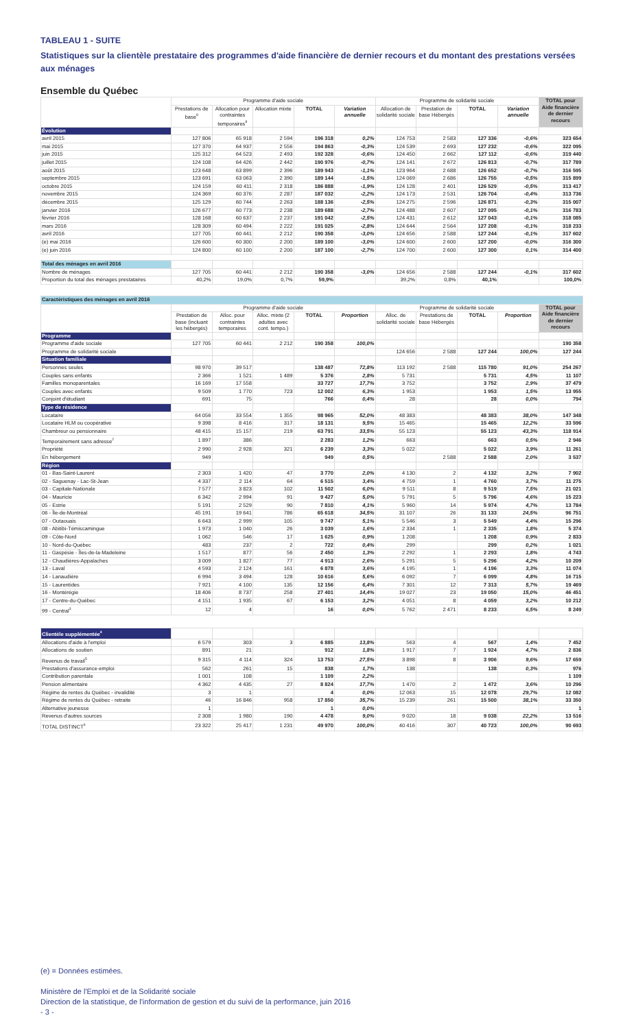TABLEAU 1 - SUITE
Statistiques sur la clientèle prestataire des programmes d'aide financière de dernier recours et du montant des prestations versées aux ménages
Ensemble du Québec
| | Programme d'aide sociale | | | | | Programme de solidarité sociale | | | | TOTAL pour Aide financière de dernier recours |
| --- | --- | --- | --- | --- | --- | --- | --- | --- | --- | --- |
| | Prestations de base<sup>8</sup> | Allocation pour contraintes temporaires<sup>8</sup> | Allocation mixte | TOTAL | Variation annuelle | Allocation de solidarité sociale | Prestation de base Hébergés | TOTAL | Variation annuelle | |
| Évolution | | | | | | | | | | |
| avril 2015 | 127 806 | 65 918 | 2 594 | 196 318 | 0,2% | 124 753 | 2 583 | 127 336 | -0,6% | 323 654 |
| mai 2015 | 127 370 | 64 937 | 2 556 | 194 863 | -0,3% | 124 539 | 2 693 | 127 232 | -0,6% | 322 095 |
| juin 2015 | 125 312 | 64 523 | 2 493 | 192 328 | -0,6% | 124 450 | 2 662 | 127 112 | -0,6% | 319 440 |
| juillet 2015 | 124 108 | 64 426 | 2 442 | 190 976 | -0,7% | 124 141 | 2 672 | 126 813 | -0,7% | 317 789 |
| août 2015 | 123 648 | 63 899 | 2 396 | 189 943 | -1,1% | 123 964 | 2 688 | 126 652 | -0,7% | 316 595 |
| septembre 2015 | 123 691 | 63 063 | 2 390 | 189 144 | -1,5% | 124 069 | 2 686 | 126 755 | -0,5% | 315 899 |
| octobre 2015 | 124 159 | 60 411 | 2 318 | 186 888 | -1,9% | 124 128 | 2 401 | 126 529 | -0,5% | 313 417 |
| novembre 2015 | 124 369 | 60 376 | 2 287 | 187 032 | -2,2% | 124 173 | 2 531 | 126 704 | -0,4% | 313 736 |
| décembre 2015 | 125 129 | 60 744 | 2 263 | 188 136 | -2,5% | 124 275 | 2 596 | 126 871 | -0,3% | 315 007 |
| janvier 2016 | 126 677 | 60 773 | 2 238 | 189 688 | -2,7% | 124 488 | 2 607 | 127 095 | -0,1% | 316 783 |
| février 2016 | 128 168 | 60 637 | 2 237 | 191 042 | -2,5% | 124 431 | 2 612 | 127 043 | -0,1% | 318 085 |
| mars 2016 | 128 309 | 60 494 | 2 222 | 191 025 | -2,8% | 124 644 | 2 564 | 127 208 | -0,1% | 318 233 |
| avril 2016 | 127 705 | 60 441 | 2 212 | 190 358 | -3,0% | 124 656 | 2 588 | 127 244 | -0,1% | 317 602 |
| (e) mai 2016 | 126 600 | 60 300 | 2 200 | 189 100 | -3,0% | 124 600 | 2 600 | 127 200 | -0,0% | 316 300 |
| (e) juin 2016 | 124 800 | 60 100 | 2 200 | 187 100 | -2,7% | 124 700 | 2 600 | 127 300 | 0,1% | 314 400 |
| Total des ménages en avril 2016 | | | | | | | | | | |
| Nombre de ménages | 127 705 | 60 441 | 2 212 | 190 358 | -3,0% | 124 656 | 2 588 | 127 244 | -0,1% | 317 602 |
| Proportion du total des ménages prestataires | 40,2% | 19,0% | 0,7% | 59,9% | | 39,2% | 0,8% | 40,1% | | 100,0% |
| Caractéristiques des ménages en avril 2016 | | | | | | | | | | |
| | Programme d'aide sociale | | | | | Programme de solidarité sociale | | | | TOTAL pour Aide financière de dernier recours |
| | Prestation de base (incluant les hébergés) | Alloc. pour contraintes temporaires | Alloc. mixte (2 adultes avec cont. tempo.) | TOTAL | Proportion | Alloc. de solidarité sociale | Prestations de base Hébergés | TOTAL | Proportion | |
| Programme | | | | | | | | | | |
| Programme d'aide sociale | 127 705 | 60 441 | 2 212 | 190 358 | 100,0% | | | | | 190 358 |
| Programme de solidarité sociale | | | | | | 124 656 | 2 588 | 127 244 | 100,0% | 127 244 |
| Situation familiale | | | | | | | | | | |
| Personnes seules | 98 970 | 39 517 | | 138 487 | 72,8% | 113 192 | 2 588 | 115 780 | 91,0% | 254 267 |
| Couples sans enfants | 2 366 | 1 521 | 1 489 | 5 376 | 2,8% | 5 731 | | 5 731 | 4,5% | 11 107 |
| Familles monoparentales | 16 169 | 17 558 | | 33 727 | 17,7% | 3 752 | | 3 752 | 2,9% | 37 479 |
| Couples avec enfants | 9 509 | 1 770 | 723 | 12 002 | 6,3% | 1 953 | | 1 953 | 1,5% | 13 955 |
| Conjoint d'étudiant | 691 | 75 | | 766 | 0,4% | 28 | | 28 | 0,0% | 794 |
| Type de résidence | | | | | | | | | | |
| Locataire | 64 056 | 33 554 | 1 355 | 98 965 | 52,0% | 48 383 | | 48 383 | 38,0% | 147 348 |
| Locataire HLM ou coopérative | 9 398 | 8 416 | 317 | 18 131 | 9,5% | 15 465 | | 15 465 | 12,2% | 33 596 |
| Chambreur ou pensionnaire | 48 415 | 15 157 | 219 | 63 791 | 33,5% | 55 123 | | 55 123 | 43,3% | 118 914 |
| Temporairement sans adresse<sup>2</sup> | 1 897 | 386 | | 2 283 | 1,2% | 663 | | 663 | 0,5% | 2 946 |
| Propriété | 2 990 | 2 928 | 321 | 6 239 | 3,3% | 5 022 | | 5 022 | 3,9% | 11 261 |
| En hébergement | 949 | | | 949 | 0,5% | | 2 588 | 2 588 | 2,0% | 3 537 |
| Région | | | | | | | | | | |
| 01 - Bas-Saint-Laurent | 2 303 | 1 420 | 47 | 3 770 | 2,0% | 4 130 | 2 | 4 132 | 3,2% | 7 902 |
| 02 - Saguenay - Lac-St-Jean | 4 337 | 2 114 | 64 | 6 515 | 3,4% | 4 759 | 1 | 4 760 | 3,7% | 11 275 |
| 03 - Capitale-Nationale | 7 577 | 3 823 | 102 | 11 502 | 6,0% | 9 511 | 8 | 9 519 | 7,5% | 21 021 |
| 04 - Mauricie | 6 342 | 2 994 | 91 | 9 427 | 5,0% | 5 791 | 5 | 5 796 | 4,6% | 15 223 |
| 05 - Estrie | 5 191 | 2 529 | 90 | 7 810 | 4,1% | 5 960 | 14 | 5 974 | 4,7% | 13 784 |
| 06 - Île-de-Montréal | 45 191 | 19 641 | 786 | 65 618 | 34,5% | 31 107 | 26 | 31 133 | 24,5% | 96 751 |
| 07 - Outaouais | 6 643 | 2 999 | 105 | 9 747 | 5,1% | 5 546 | 3 | 5 549 | 4,4% | 15 296 |
| 08 - Abitibi-Témiscamingue | 1 973 | 1 040 | 26 | 3 039 | 1,6% | 2 334 | 1 | 2 335 | 1,8% | 5 374 |
| 09 - Côte-Nord | 1 062 | 546 | 17 | 1 625 | 0,9% | 1 208 | | 1 208 | 0,9% | 2 833 |
| 10 - Nord-du-Québec | 483 | 237 | 2 | 722 | 0,4% | 299 | | 299 | 0,2% | 1 021 |
| 11 - Gaspésie - Îles-de-la-Madeleine | 1 517 | 877 | 56 | 2 450 | 1,3% | 2 292 | 1 | 2 293 | 1,8% | 4 743 |
| 12 - Chaudières-Appalaches | 3 009 | 1 827 | 77 | 4 913 | 2,6% | 5 291 | 5 | 5 296 | 4,2% | 10 209 |
| 13 - Laval | 4 593 | 2 124 | 161 | 6 878 | 3,6% | 4 195 | 1 | 4 196 | 3,3% | 11 074 |
| 14 - Lanaudière | 6 994 | 3 494 | 128 | 10 616 | 5,6% | 6 092 | 7 | 6 099 | 4,8% | 16 715 |
| 15 - Laurentides | 7 921 | 4 100 | 135 | 12 156 | 6,4% | 7 301 | 12 | 7 313 | 5,7% | 19 469 |
| 16 - Montérégie | 18 406 | 8 737 | 258 | 27 401 | 14,4% | 19 027 | 23 | 19 050 | 15,0% | 46 451 |
| 17 - Centre-du-Québec | 4 151 | 1 935 | 67 | 6 153 | 3,2% | 4 051 | 8 | 4 059 | 3,2% | 10 212 |
| 99 - Central<sup>3</sup> | 12 | 4 | | 16 | 0,0% | 5 762 | 2 471 | 8 233 | 6,5% | 8 249 |
| Clientèle supplémentée<sup>4</sup> | | | | | | | | | | |
| Allocations d'aide à l'emploi | 6 579 | 303 | 3 | 6 885 | 13,8% | 563 | 4 | 567 | 1,4% | 7 452 |
| Allocations de soutien | 891 | 21 | | 912 | 1,8% | 1 917 | 7 | 1 924 | 4,7% | 2 836 |
| Revenus de travail<sup>5</sup> | 9 315 | 4 114 | 324 | 13 753 | 27,5% | 3 898 | 8 | 3 906 | 9,6% | 17 659 |
| Prestations d'assurance-emploi | 562 | 261 | 15 | 838 | 1,7% | 138 | | 138 | 0,3% | 976 |
| Contribution parentale | 1 001 | 108 | | 1 109 | 2,2% | | | | | 1 109 |
| Pension alimentaire | 4 362 | 4 435 | 27 | 8 824 | 17,7% | 1 470 | 2 | 1 472 | 3,6% | 10 296 |
| Régime de rentes du Québec - invalidité | 3 | 1 | | 4 | 0,0% | 12 063 | 15 | 12 078 | 29,7% | 12 082 |
| Régime de rentes du Québec - retraite | 46 | 16 846 | 958 | 17 850 | 35,7% | 15 239 | 261 | 15 500 | 38,1% | 33 350 |
| Alternative jeunesse | 1 | | | 1 | 0,0% | | | | | 1 |
| Revenus d'autres sources | 2 308 | 1 980 | 190 | 4 478 | 9,0% | 9 020 | 18 | 9 038 | 22,2% | 13 516 |
| TOTAL DISTINCT<sup>6</sup> | 23 322 | 25 417 | 1 231 | 49 970 | 100,0% | 40 416 | 307 | 40 723 | 100,0% | 90 693 |
(e) = Données estimées.
Ministère de l'Emploi et de la Solidarité sociale
Direction de la statistique, de l'information de gestion et du suivi de la performance, juin 2016
- 3 -